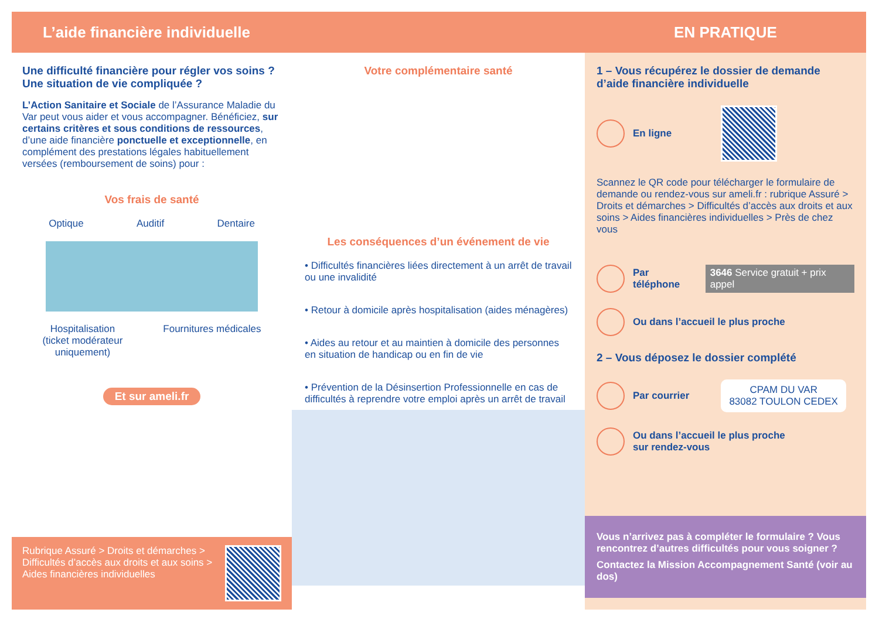L’aide financière individuelle EN PRATIQUE
Une difficulté financière pour régler vos soins ?
Une situation de vie compliquée ?
L’Action Sanitaire et Sociale de l’Assurance Maladie du Var peut vous aider et vous accompagner. Bénéficiez, sur certains critères et sous conditions de ressources, d’une aide financière ponctuelle et exceptionnelle, en complément des prestations légales habituellement versées (remboursement de soins) pour :
Vos frais de santé
Optique Auditif Dentaire
Hospitalisation
(ticket modérateur
uniquement) Fournitures médicales
Et sur ameli.fr
Rubrique Assuré > Droits et démarches > Difficultés d’accès aux droits et aux soins > Aides financières individuelles
Votre complémentaire santé
Les conséquences d’un événement de vie
• Difficultés financières liées directement à un arrêt de travail ou une invalidité
• Retour à domicile après hospitalisation (aides ménagères)
• Aides au retour et au maintien à domicile des personnes en situation de handicap ou en fin de vie
• Prévention de la Désinsertion Professionnelle en cas de difficultés à reprendre votre emploi après un arrêt de travail
1 – Vous récupérez le dossier de demande d’aide financière individuelle
En ligne
Scannez le QR code pour télécharger le formulaire de demande ou rendez-vous sur ameli.fr : rubrique Assuré > Droits et démarches > Difficultés d’accès aux droits et aux soins > Aides financières individuelles > Près de chez vous
Par téléphone 3646 Service gratuit + prix appel
Ou dans l’accueil le plus proche
2 – Vous déposez le dossier complété
Par courrier CPAM DU VAR
83082 TOULON CEDEX
Ou dans l’accueil le plus proche
sur rendez-vous
Vous n’arrivez pas à compléter le formulaire ? Vous rencontrez d’autres difficultés pour vous soigner ?
Contactez la Mission Accompagnement Santé (voir au dos)